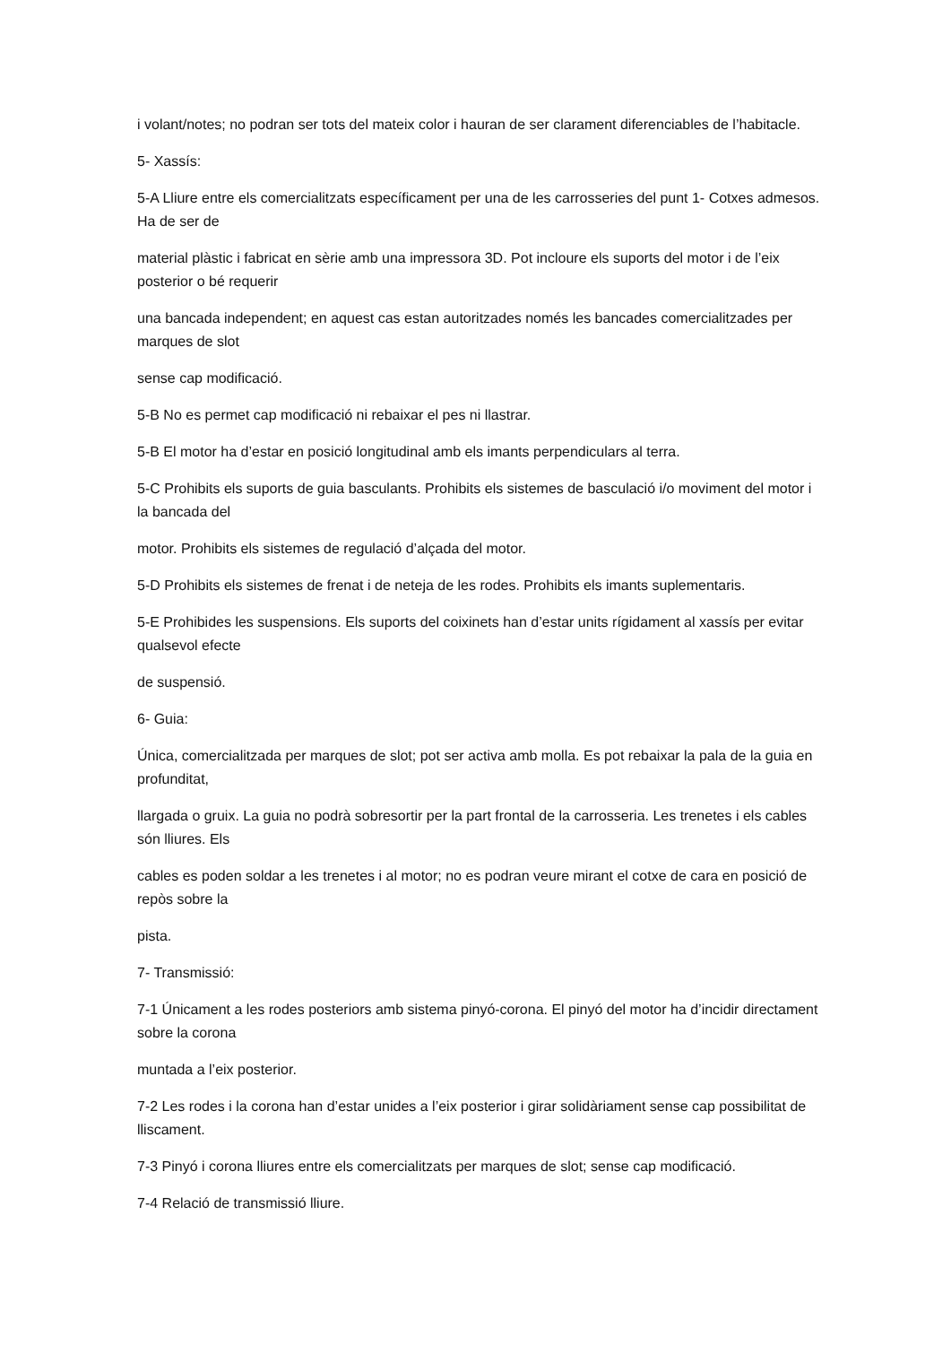i volant/notes; no podran ser tots del mateix color i hauran de ser clarament diferenciables de l’habitacle.
5- Xassís:
5-A Lliure entre els comercialitzats específicament per una de les carrosseries del punt 1- Cotxes admesos. Ha de ser de
material plàstic i fabricat en sèrie amb una impressora 3D. Pot incloure els suports del motor i de l’eix posterior o bé requerir
una bancada independent; en aquest cas estan autoritzades només les bancades comercialitzades per marques de slot
sense cap modificació.
5-B No es permet cap modificació ni rebaixar el pes ni llastrar.
5-B El motor ha d’estar en posició longitudinal amb els imants perpendiculars al terra.
5-C Prohibits els suports de guia basculants. Prohibits els sistemes de basculació i/o moviment del motor i la bancada del
motor. Prohibits els sistemes de regulació d’alçada del motor.
5-D Prohibits els sistemes de frenat i de neteja de les rodes. Prohibits els imants suplementaris.
5-E Prohibides les suspensions. Els suports del coixinets han d’estar units rígidament al xassís per evitar qualsevol efecte
de suspensió.
6- Guia:
Única, comercialitzada per marques de slot; pot ser activa amb molla. Es pot rebaixar la pala de la guia en profunditat,
llargada o gruix. La guia no podrà sobresortir per la part frontal de la carrosseria. Les trenetes i els cables són lliures. Els
cables es poden soldar a les trenetes i al motor; no es podran veure mirant el cotxe de cara en posició de repòs sobre la
pista.
7- Transmissió:
7-1 Únicament a les rodes posteriors amb sistema pinyó-corona. El pinyó del motor ha d’incidir directament sobre la corona
muntada a l’eix posterior.
7-2 Les rodes i la corona han d’estar unides a l’eix posterior i girar solidàriament sense cap possibilitat de lliscament.
7-3 Pinyó i corona lliures entre els comercialitzats per marques de slot; sense cap modificació.
7-4 Relació de transmissió lliure.